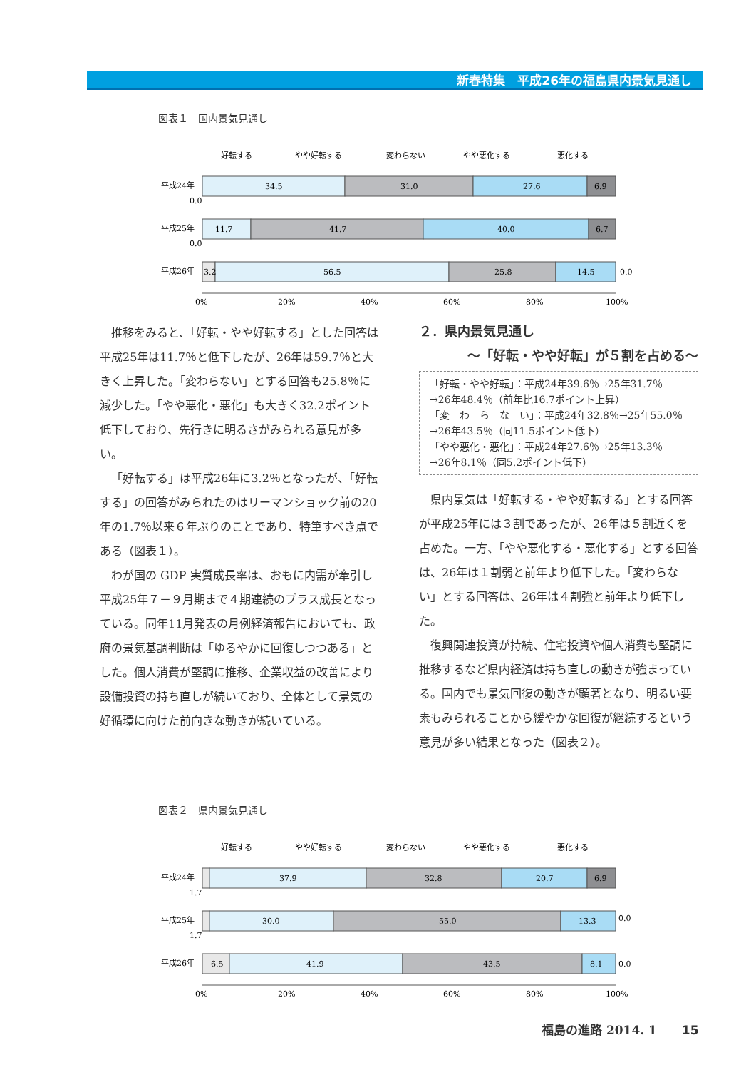新春特集　平成26年の福島県内景気見通し
図表１　国内景気見通し
好転する
やや好転する
変わらない
やや悪化する
悪化する
平成24年
0.0
平成25年
0.0
平成26年
34.5
31.0
27.6
6.9
11.7
41.7
40.0
6.7
3.2
56.5
25.8
14.5
0.0
0%
20%
40%
60%
80%
100%
推移をみると、「好転・やや好転する」とした回答は平成25年は11.7％と低下したが、26年は59.7％と大きく上昇した。「変わらない」とする回答も25.8％に減少した。「やや悪化・悪化」も大きく32.2ポイント低下しており、先行きに明るさがみられる意見が多い。
「好転する」は平成26年に3.2％となったが、「好転する」の回答がみられたのはリーマンショック前の20年の1.7％以来６年ぶりのことであり、特筆すべき点である（図表１）。
わが国の GDP 実質成長率は、おもに内需が牽引し平成25年７－９月期まで４期連続のプラス成長となっている。同年11月発表の月例経済報告においても、政府の景気基調判断は「ゆるやかに回復しつつある」とした。個人消費が堅調に推移、企業収益の改善により設備投資の持ち直しが続いており、全体として景気の好循環に向けた前向きな動きが続いている。
２．県内景気見通し
～「好転・やや好転」が５割を占める～
「好転・やや好転」：平成24年39.6％→25年31.7％
→26年48.4％（前年比16.7ポイント上昇）
「変　わ　ら　な　い」：平成24年32.8％→25年55.0％
→26年43.5％（同11.5ポイント低下）
「やや悪化・悪化」：平成24年27.6％→25年13.3％
→26年8.1％（同5.2ポイント低下）
県内景気は「好転する・やや好転する」とする回答が平成25年には３割であったが、26年は５割近くを占めた。一方、「やや悪化する・悪化する」とする回答は、26年は１割弱と前年より低下した。「変わらない」とする回答は、26年は４割強と前年より低下した。
復興関連投資が持続、住宅投資や個人消費も堅調に推移するなど県内経済は持ち直しの動きが強まっている。国内でも景気回復の動きが顕著となり、明るい要素もみられることから緩やかな回復が継続するという意見が多い結果となった（図表２）。
図表２　県内景気見通し
好転する
やや好転する
変わらない
やや悪化する
悪化する
平成24年
1.7
平成25年
1.7
平成26年
37.9
32.8
20.7
6.9
30.0
55.0
13.3
0.0
6.5
41.9
43.5
8.1
0.0
0%
20%
40%
60%
80%
100%
福島の進路 2014. 1 15